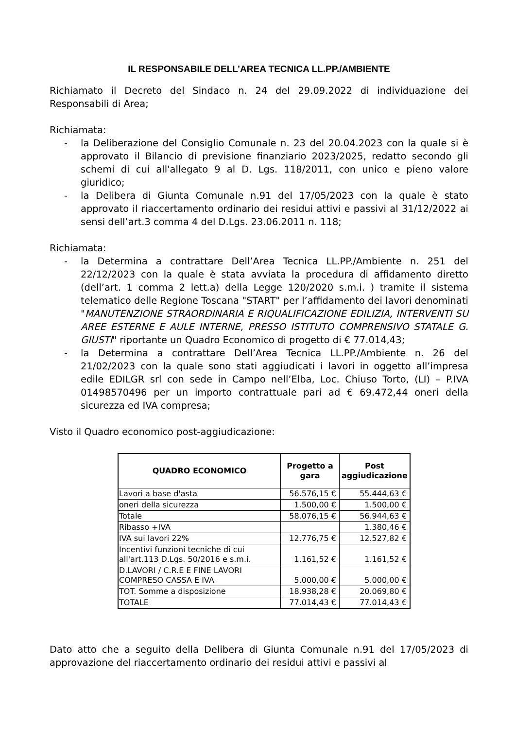IL RESPONSABILE DELL’AREA TECNICA LL.PP./AMBIENTE
Richiamato il Decreto del Sindaco n. 24 del 29.09.2022 di individuazione dei Responsabili di Area;
Richiamata:
- la Deliberazione del Consiglio Comunale n. 23 del 20.04.2023 con la quale si è approvato il Bilancio di previsione finanziario 2023/2025, redatto secondo gli schemi di cui all'allegato 9 al D. Lgs. 118/2011, con unico e pieno valore giuridico;
- la Delibera di Giunta Comunale n.91 del 17/05/2023 con la quale è stato approvato il riaccertamento ordinario dei residui attivi e passivi al 31/12/2022 ai sensi dell’art.3 comma 4 del D.Lgs. 23.06.2011 n. 118;
Richiamata:
- la Determina a contrattare Dell’Area Tecnica LL.PP./Ambiente n. 251 del 22/12/2023 con la quale è stata avviata la procedura di affidamento diretto (dell’art. 1 comma 2 lett.a) della Legge 120/2020 s.m.i. ) tramite il sistema telematico delle Regione Toscana "START" per l’affidamento dei lavori denominati "MANUTENZIONE STRAORDINARIA E RIQUALIFICAZIONE EDILIZIA, INTERVENTI SU AREE ESTERNE E AULE INTERNE, PRESSO ISTITUTO COMPRENSIVO STATALE G. GIUSTI" riportante un Quadro Economico di progetto di € 77.014,43;
- la Determina a contrattare Dell’Area Tecnica LL.PP./Ambiente n. 26 del 21/02/2023 con la quale sono stati aggiudicati i lavori in oggetto all’impresa edile EDILGR srl con sede in Campo nell’Elba, Loc. Chiuso Torto, (LI) – P.IVA 01498570496 per un importo contrattuale pari ad € 69.472,44 oneri della sicurezza ed IVA compresa;
Visto il Quadro economico post-aggiudicazione:
| QUADRO ECONOMICO | Progetto a gara | Post aggiudicazione |
| --- | --- | --- |
| Lavori a base d'asta | 56.576,15 € | 55.444,63 € |
| oneri della sicurezza | 1.500,00 € | 1.500,00 € |
| Totale | 58.076,15 € | 56.944,63 € |
| Ribasso +IVA | | 1.380,46 € |
| IVA sui lavori 22% | 12.776,75 € | 12.527,82 € |
| Incentivi funzioni tecniche di cui all'art.113 D.Lgs. 50/2016 e s.m.i. | 1.161,52 € | 1.161,52 € |
| D.LAVORI / C.R.E E FINE LAVORI COMPRESO CASSA E IVA | 5.000,00 € | 5.000,00 € |
| TOT. Somme a disposizione | 18.938,28 € | 20.069,80 € |
| TOTALE | 77.014,43 € | 77.014,43 € |
Dato atto che a seguito della Delibera di Giunta Comunale n.91 del 17/05/2023 di approvazione del riaccertamento ordinario dei residui attivi e passivi al